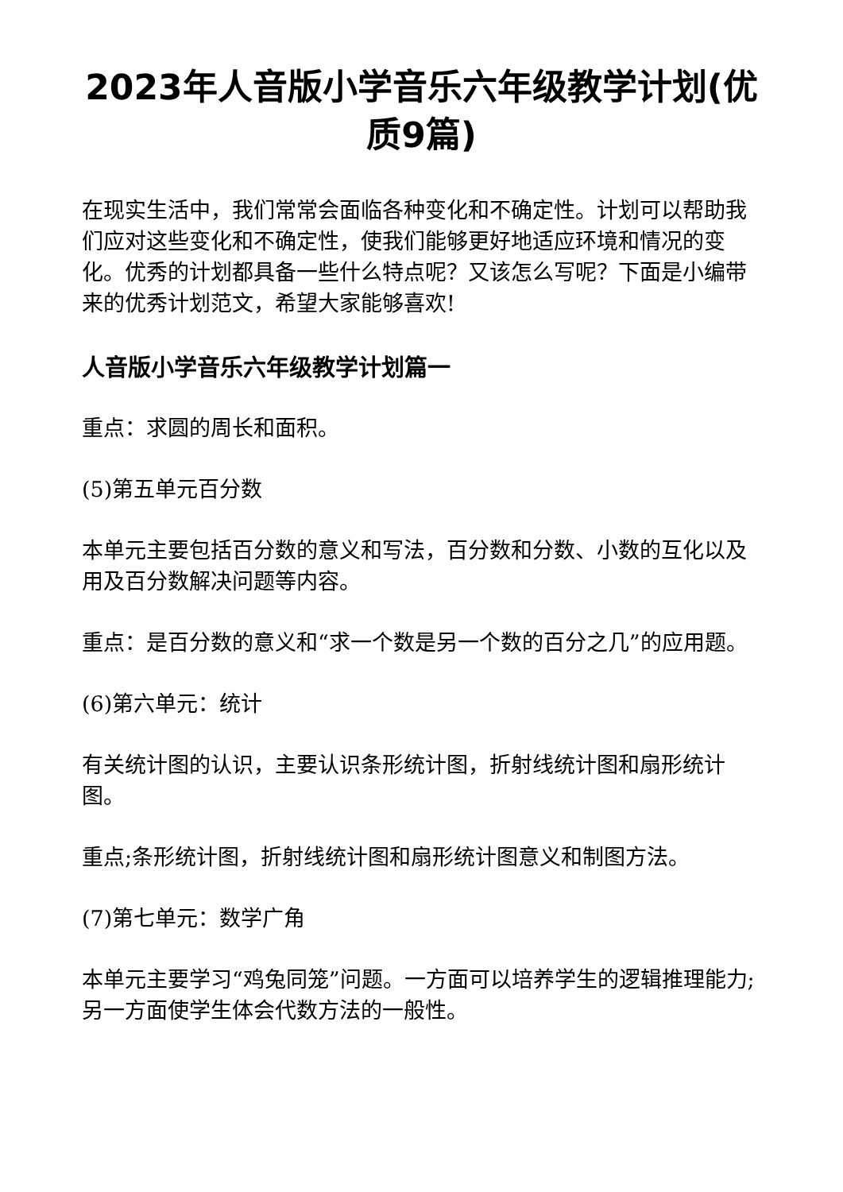2023年人音版小学音乐六年级教学计划(优质9篇)
在现实生活中，我们常常会面临各种变化和不确定性。计划可以帮助我们应对这些变化和不确定性，使我们能够更好地适应环境和情况的变化。优秀的计划都具备一些什么特点呢？又该怎么写呢？下面是小编带来的优秀计划范文，希望大家能够喜欢!
人音版小学音乐六年级教学计划篇一
重点：求圆的周长和面积。
(5)第五单元百分数
本单元主要包括百分数的意义和写法，百分数和分数、小数的互化以及用及百分数解决问题等内容。
重点：是百分数的意义和“求一个数是另一个数的百分之几”的应用题。
(6)第六单元：统计
有关统计图的认识，主要认识条形统计图，折射线统计图和扇形统计图。
重点;条形统计图，折射线统计图和扇形统计图意义和制图方法。
(7)第七单元：数学广角
本单元主要学习“鸡兔同笼”问题。一方面可以培养学生的逻辑推理能力;另一方面使学生体会代数方法的一般性。